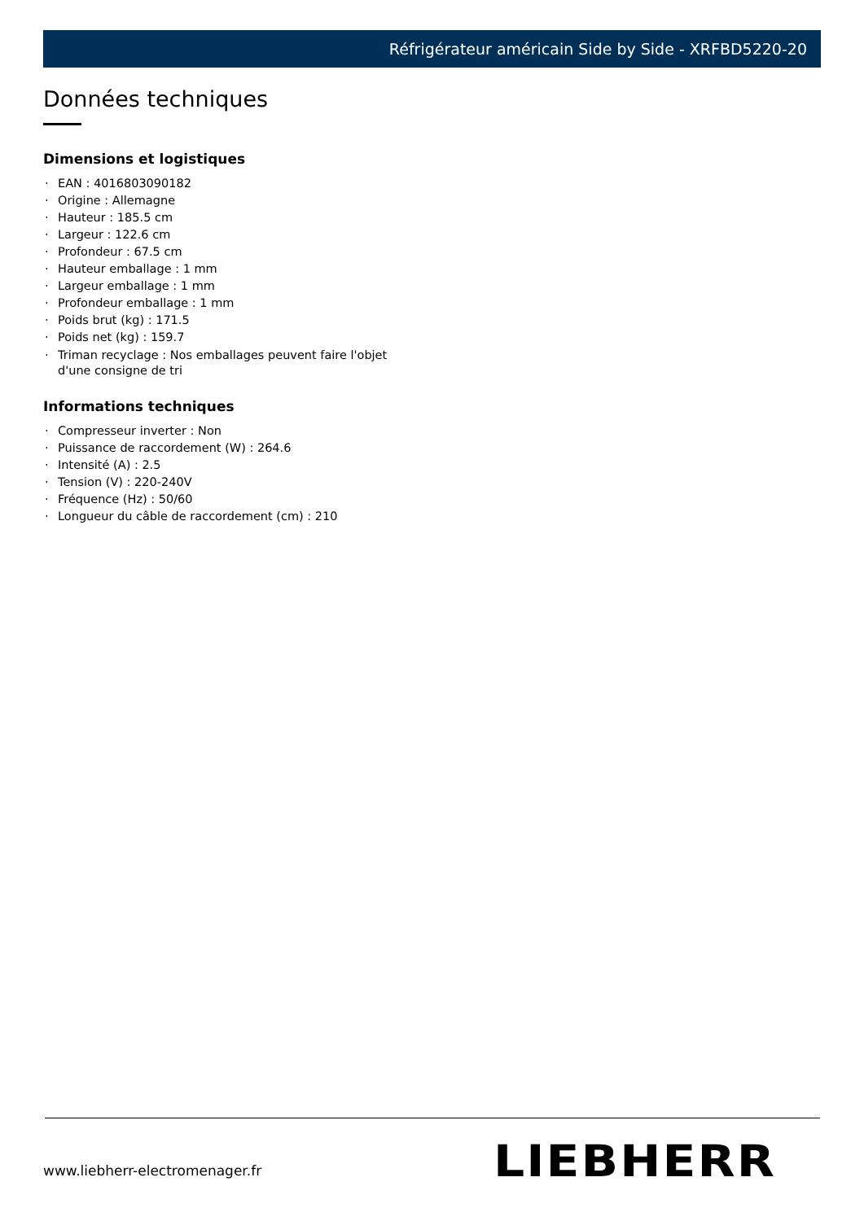Réfrigérateur américain Side by Side - XRFBD5220-20
Données techniques
Dimensions et logistiques
· EAN : 4016803090182
· Origine : Allemagne
· Hauteur : 185.5 cm
· Largeur : 122.6 cm
· Profondeur : 67.5 cm
· Hauteur emballage : 1 mm
· Largeur emballage : 1 mm
· Profondeur emballage : 1 mm
· Poids brut (kg) : 171.5
· Poids net (kg) : 159.7
· Triman recyclage : Nos emballages peuvent faire l'objet d'une consigne de tri
Informations techniques
· Compresseur inverter : Non
· Puissance de raccordement (W) : 264.6
· Intensité (A) : 2.5
· Tension (V) : 220-240V
· Fréquence (Hz) : 50/60
· Longueur du câble de raccordement (cm) : 210
www.liebherr-electromenager.fr LIEBHERR